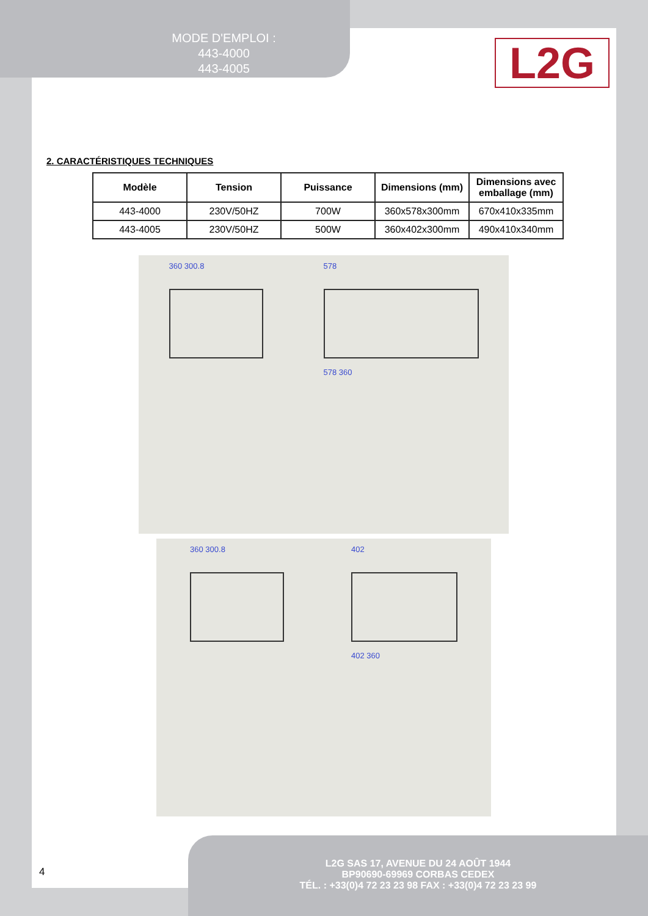MODE D'EMPLOI :
443-4000
443-4005
L2G
2. CARACTÉRISTIQUES TECHNIQUES
| Modèle | Tension | Puissance | Dimensions (mm) | Dimensions avec emballage (mm) |
| --- | --- | --- | --- | --- |
| 443-4000 | 230V/50HZ | 700W | 360x578x300mm | 670x410x335mm |
| 443-4005 | 230V/50HZ | 500W | 360x402x300mm | 490x410x340mm |
360 300.8 578
578 360
360 300.8 402
402 360
4
L2G SAS 17, AVENUE DU 24 AOÛT 1944
BP90690-69969 CORBAS CEDEX
TÉL. : +33(0)4 72 23 23 98 FAX : +33(0)4 72 23 23 99